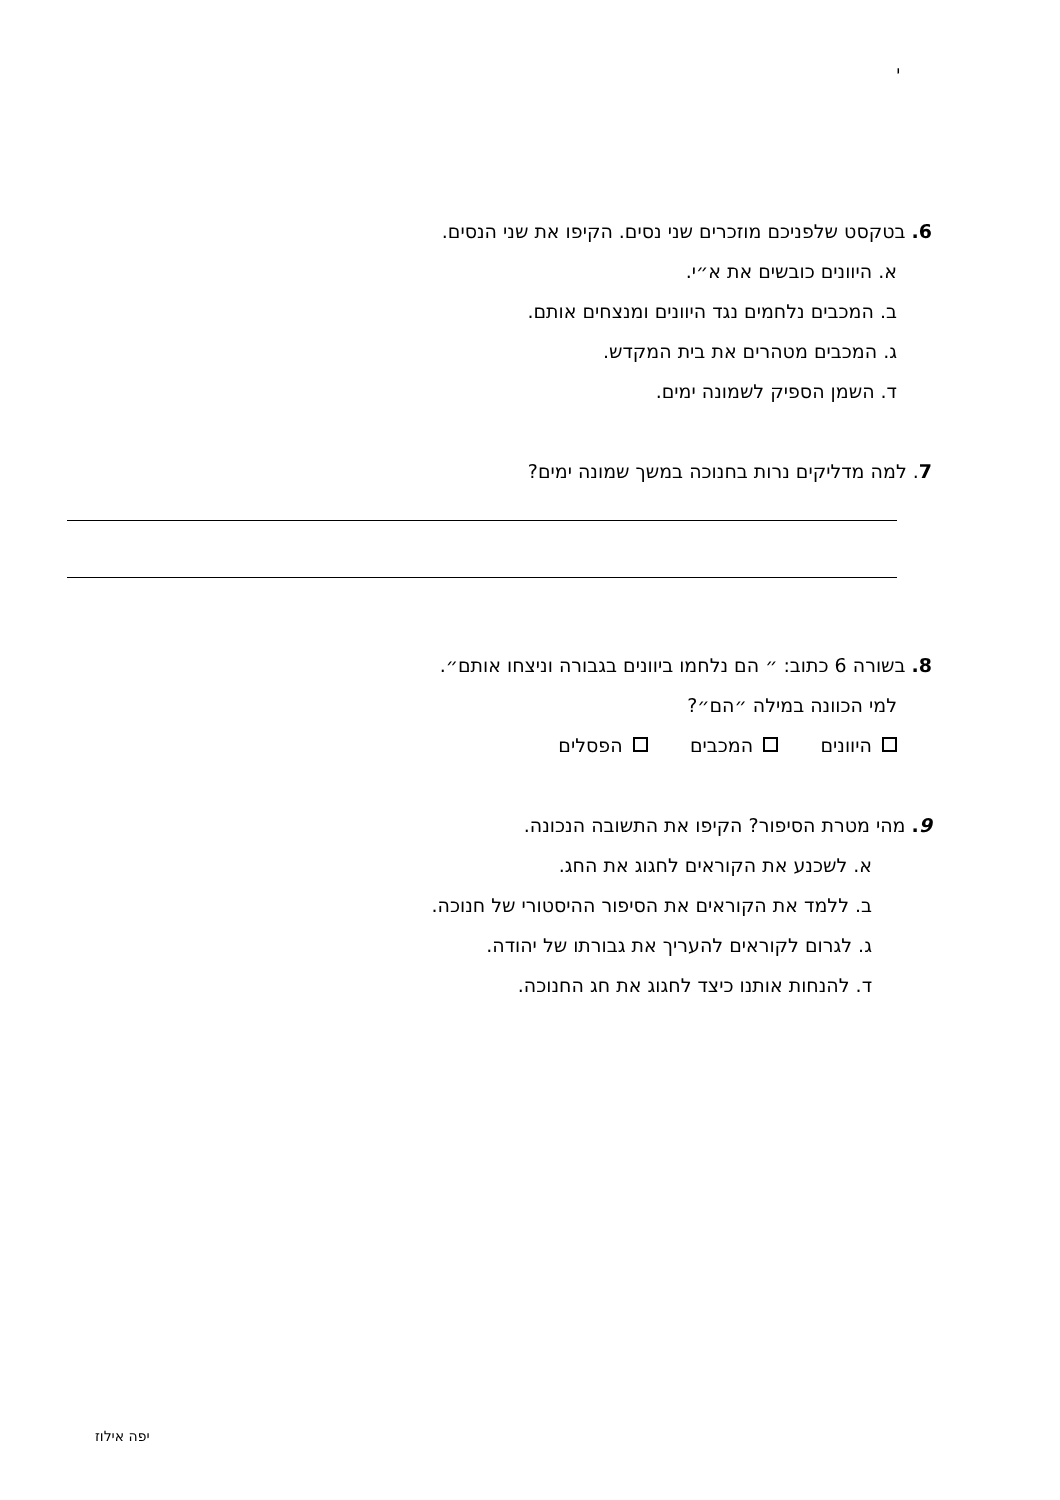י
6. בטקסט שלפניכם מוזכרים שני נסים. הקיפו את שני הנסים.
א. היוונים כובשים את א״י.
ב. המכבים נלחמים נגד היוונים ומנצחים אותם.
ג. המכבים מטהרים את בית המקדש.
ד. השמן הספיק לשמונה ימים.
7. למה מדליקים נרות בחנוכה במשך שמונה ימים?
8. בשורה 6 כתוב: ״ הם נלחמו ביוונים בגבורה וניצחו אותם״.
למי הכוונה במילה ״הם״?
היוונים המכבים הפסלים
9. מהי מטרת הסיפור? הקיפו את התשובה הנכונה.
א. לשכנע את הקוראים לחגוג את החג.
ב. ללמד את הקוראים את הסיפור ההיסטורי של חנוכה.
ג. לגרום לקוראים להעריך את גבורתו של יהודה.
ד. להנחות אותנו כיצד לחגוג את חג החנוכה.
יפה אילוז